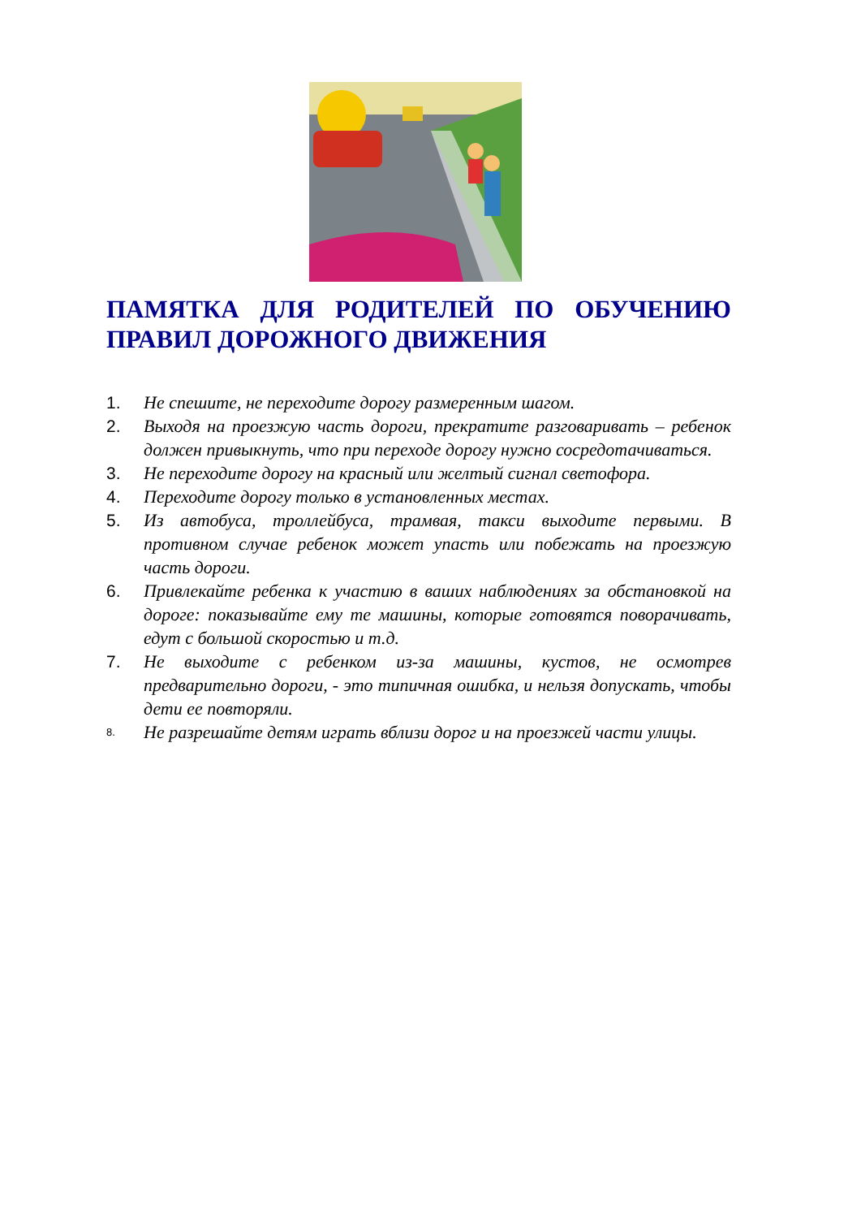ПАМЯТКА ДЛЯ РОДИТЕЛЕЙ ПО ОБУЧЕНИЮ ПРАВИЛ ДОРОЖНОГО ДВИЖЕНИЯ
1. Не спешите, не переходите дорогу размеренным шагом.
2. Выходя на проезжую часть дороги, прекратите разговаривать – ребенок должен привыкнуть, что при переходе дорогу нужно сосредотачиваться.
3. Не переходите дорогу на красный или желтый сигнал светофора.
4. Переходите дорогу только в установленных местах.
5. Из автобуса, троллейбуса, трамвая, такси выходите первыми. В противном случае ребенок может упасть или побежать на проезжую часть дороги.
6. Привлекайте ребенка к участию в ваших наблюдениях за обстановкой на дороге: показывайте ему те машины, которые готовятся поворачивать, едут с большой скоростью и т.д.
7. Не выходите с ребенком из-за машины, кустов, не осмотрев предварительно дороги, - это типичная ошибка, и нельзя допускать, чтобы дети ее повторяли.
8. Не разрешайте детям играть вблизи дорог и на проезжей части улицы.